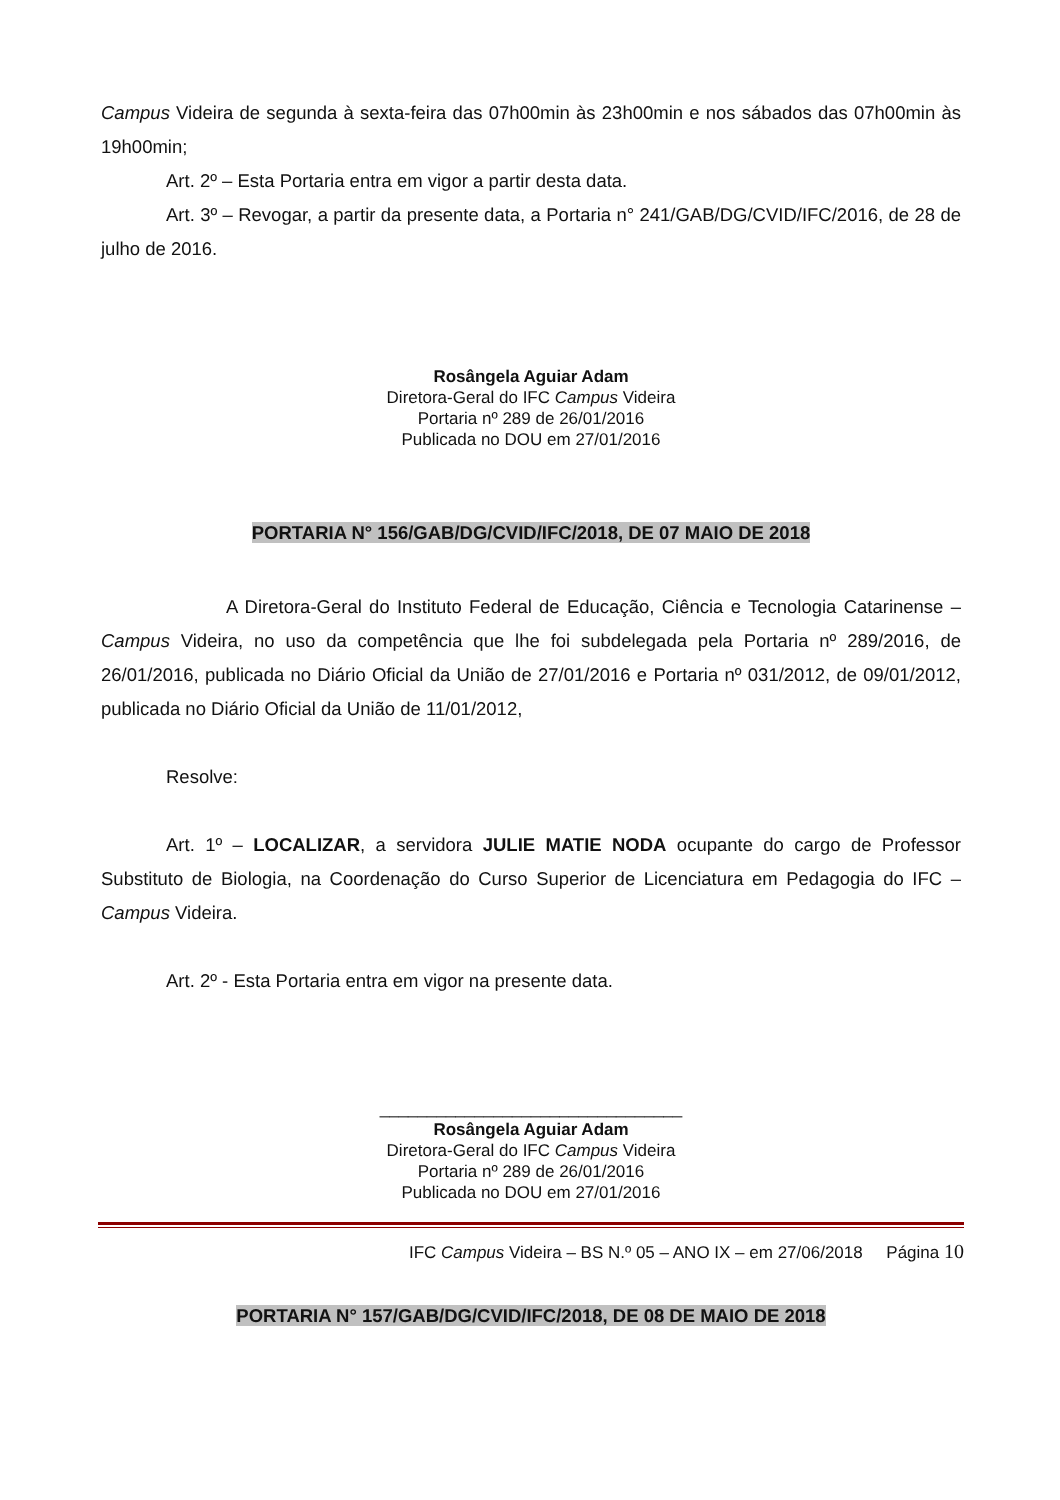Campus Videira de segunda à sexta-feira das 07h00min às 23h00min e nos sábados das 07h00min às 19h00min;
Art. 2º – Esta Portaria entra em vigor a partir desta data.
Art. 3º – Revogar, a partir da presente data, a Portaria n° 241/GAB/DG/CVID/IFC/2016, de 28 de julho de 2016.
Rosângela Aguiar Adam
Diretora-Geral do IFC Campus Videira
Portaria nº 289 de 26/01/2016
Publicada no DOU em 27/01/2016
PORTARIA N° 156/GAB/DG/CVID/IFC/2018, DE 07 MAIO DE 2018
A Diretora-Geral do Instituto Federal de Educação, Ciência e Tecnologia Catarinense – Campus Videira, no uso da competência que lhe foi subdelegada pela Portaria nº 289/2016, de 26/01/2016, publicada no Diário Oficial da União de 27/01/2016 e Portaria nº 031/2012, de 09/01/2012, publicada no Diário Oficial da União de 11/01/2012,
Resolve:
Art. 1º – LOCALIZAR, a servidora JULIE MATIE NODA ocupante do cargo de Professor Substituto de Biologia, na Coordenação do Curso Superior de Licenciatura em Pedagogia do IFC – Campus Videira.
Art. 2º - Esta Portaria entra em vigor na presente data.
________________________________
Rosângela Aguiar Adam
Diretora-Geral do IFC Campus Videira
Portaria nº 289 de 26/01/2016
Publicada no DOU em 27/01/2016
PORTARIA N° 157/GAB/DG/CVID/IFC/2018, DE 08 DE MAIO DE 2018
IFC Campus Videira – BS N.º 05 – ANO IX – em 27/06/2018 Página 10